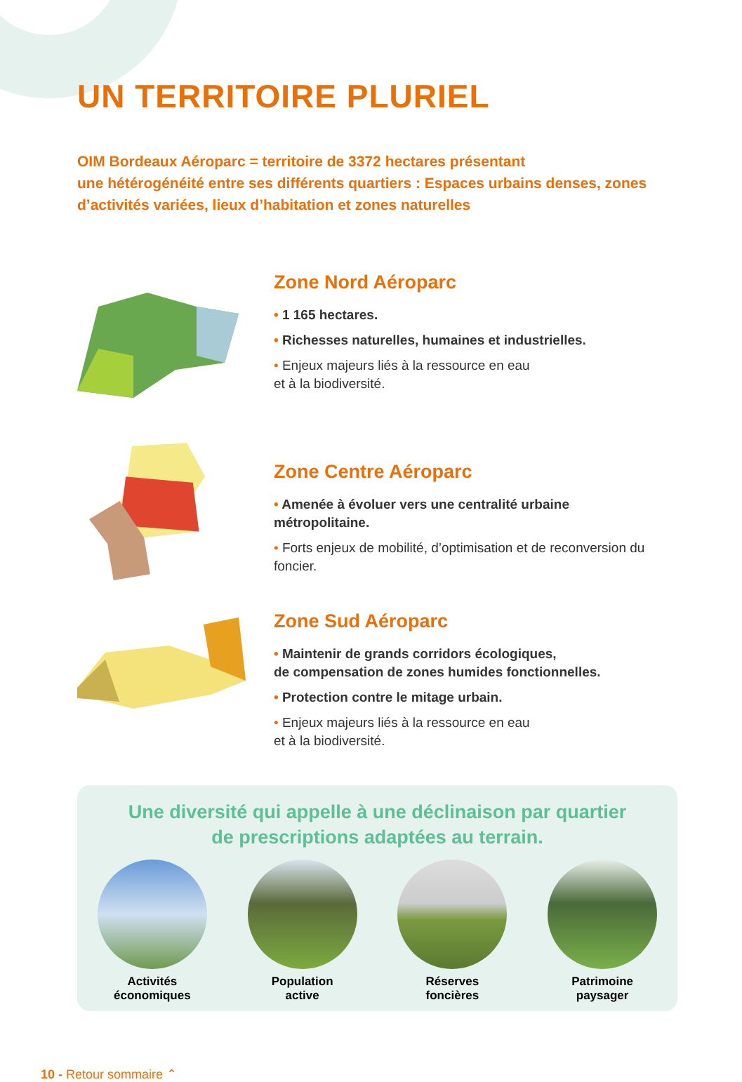UN TERRITOIRE PLURIEL
OIM Bordeaux Aéroparc = territoire de 3372 hectares présentant
une hétérogénéité entre ses différents quartiers : Espaces urbains denses, zones d’activités variées, lieux d’habitation et zones naturelles
Zone Nord Aéroparc
• 1 165 hectares.
• Richesses naturelles, humaines et industrielles.
• Enjeux majeurs liés à la ressource en eau
et à la biodiversité.
Zone Centre Aéroparc
• Amenée à évoluer vers une centralité urbaine métropolitaine.
• Forts enjeux de mobilité, d’optimisation et de reconversion du foncier.
Zone Sud Aéroparc
• Maintenir de grands corridors écologiques,
de compensation de zones humides fonctionnelles.
• Protection contre le mitage urbain.
• Enjeux majeurs liés à la ressource en eau
et à la biodiversité.
Une diversité qui appelle à une déclinaison par quartier
de prescriptions adaptées au terrain.
Activités
économiques
Population
active
Réserves
foncières
Patrimoine
paysager
10 - Retour sommaire ⌃